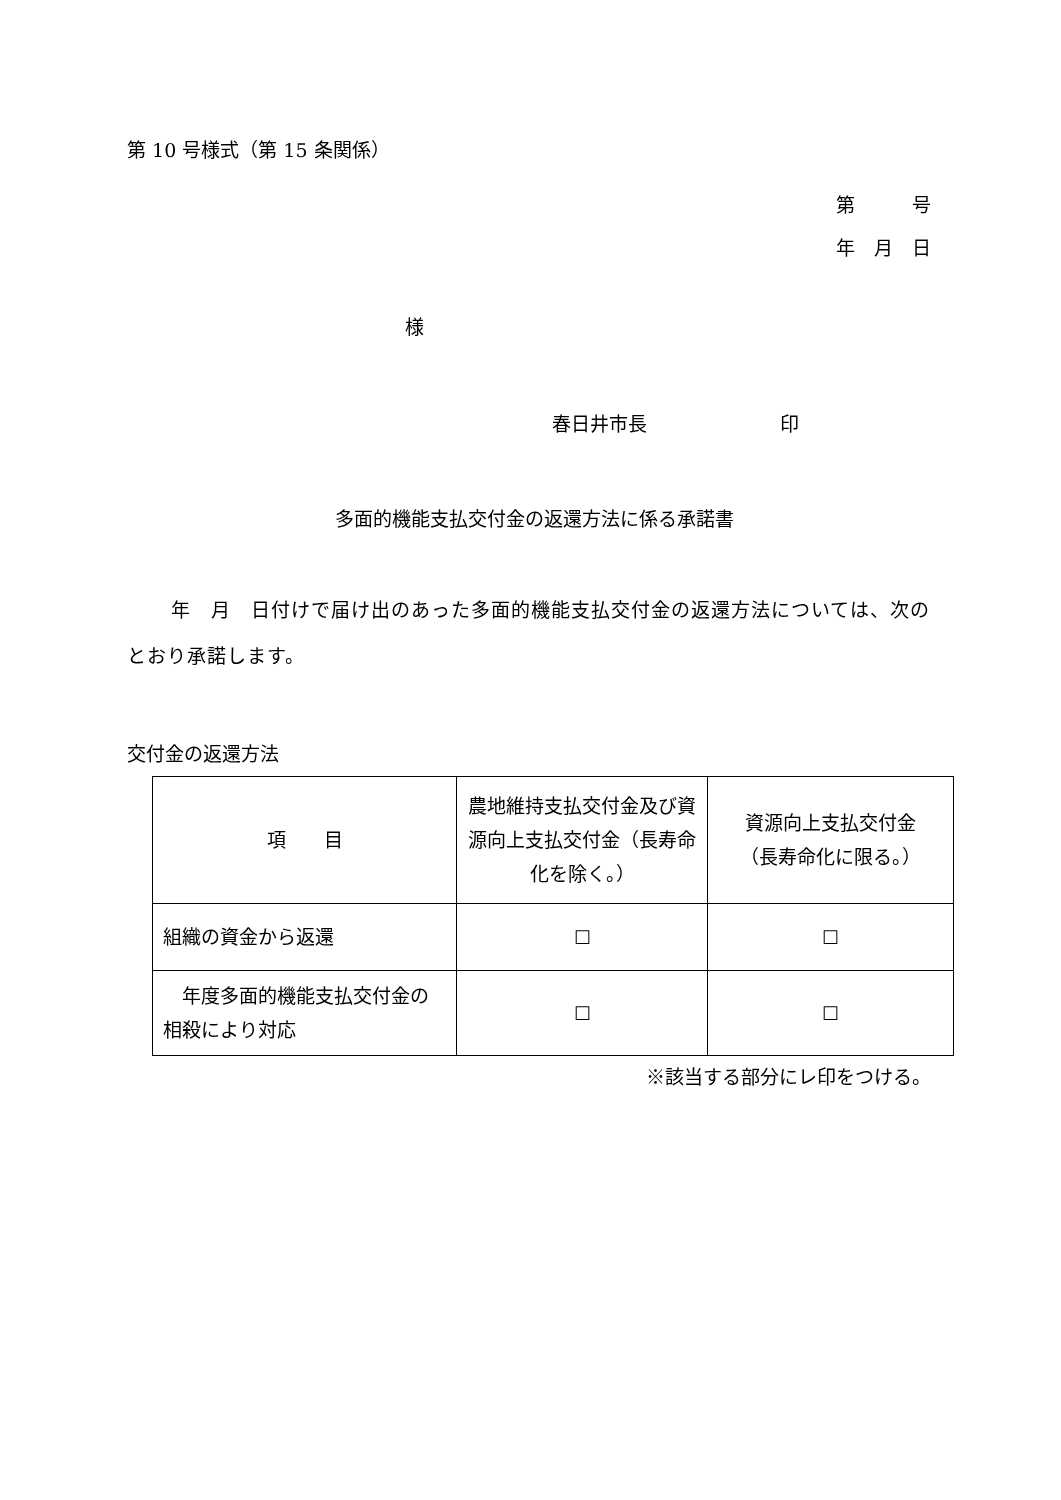第 10 号様式（第 15 条関係）
第　　　号
年　月　日
様
春日井市長　　　　　　　印
多面的機能支払交付金の返還方法に係る承諾書
年　月　日付けで届け出のあった多面的機能支払交付金の返還方法については、次のとおり承諾します。
交付金の返還方法
| 項 目 | 農地維持支払交付金及び資源向上支払交付金（長寿命化を除く。） | 資源向上支払交付金 （長寿命化に限る。） |
| 組織の資金から返還 | ☐ | ☐ |
| 年度多面的機能支払交付金の相殺により対応 | ☐ | ☐ |
※該当する部分にレ印をつける。